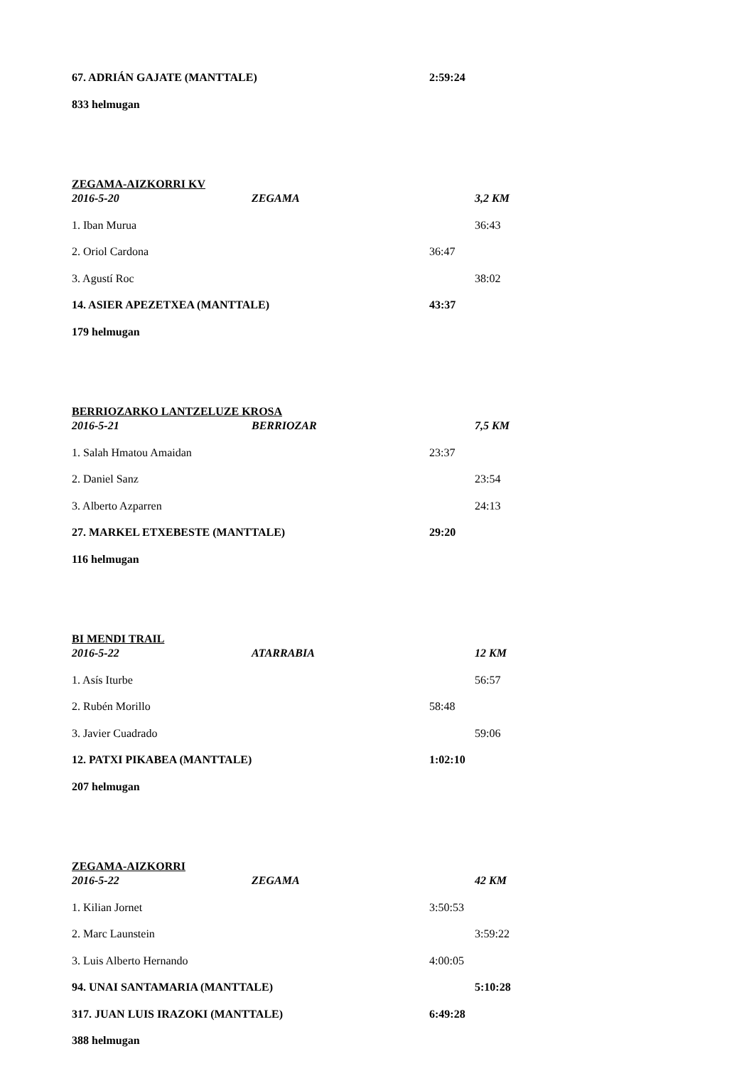67. ADRIÁN GAJATE (MANTTALE) 2:59:24
833 helmugan
ZEGAMA-AIZKORRI KV
2016-5-20 ZEGAMA 3,2 KM
1. Iban Murua 36:43
2. Oriol Cardona 36:47
3. Agustí Roc 38:02
14. ASIER APEZETXEA (MANTTALE) 43:37
179 helmugan
BERRIOZARKO LANTZELUZE KROSA
2016-5-21 BERRIOZAR 7,5 KM
1. Salah Hmatou Amaidan 23:37
2. Daniel Sanz 23:54
3. Alberto Azparren 24:13
27. MARKEL ETXEBESTE (MANTTALE) 29:20
116 helmugan
BI MENDI TRAIL
2016-5-22 ATARRABIA 12 KM
1. Asís Iturbe 56:57
2. Rubén Morillo 58:48
3. Javier Cuadrado 59:06
12. PATXI PIKABEA (MANTTALE) 1:02:10
207 helmugan
ZEGAMA-AIZKORRI
2016-5-22 ZEGAMA 42 KM
1. Kilian Jornet 3:50:53
2. Marc Launstein 3:59:22
3. Luis Alberto Hernando 4:00:05
94. UNAI SANTAMARIA (MANTTALE) 5:10:28
317. JUAN LUIS IRAZOKI (MANTTALE) 6:49:28
388 helmugan